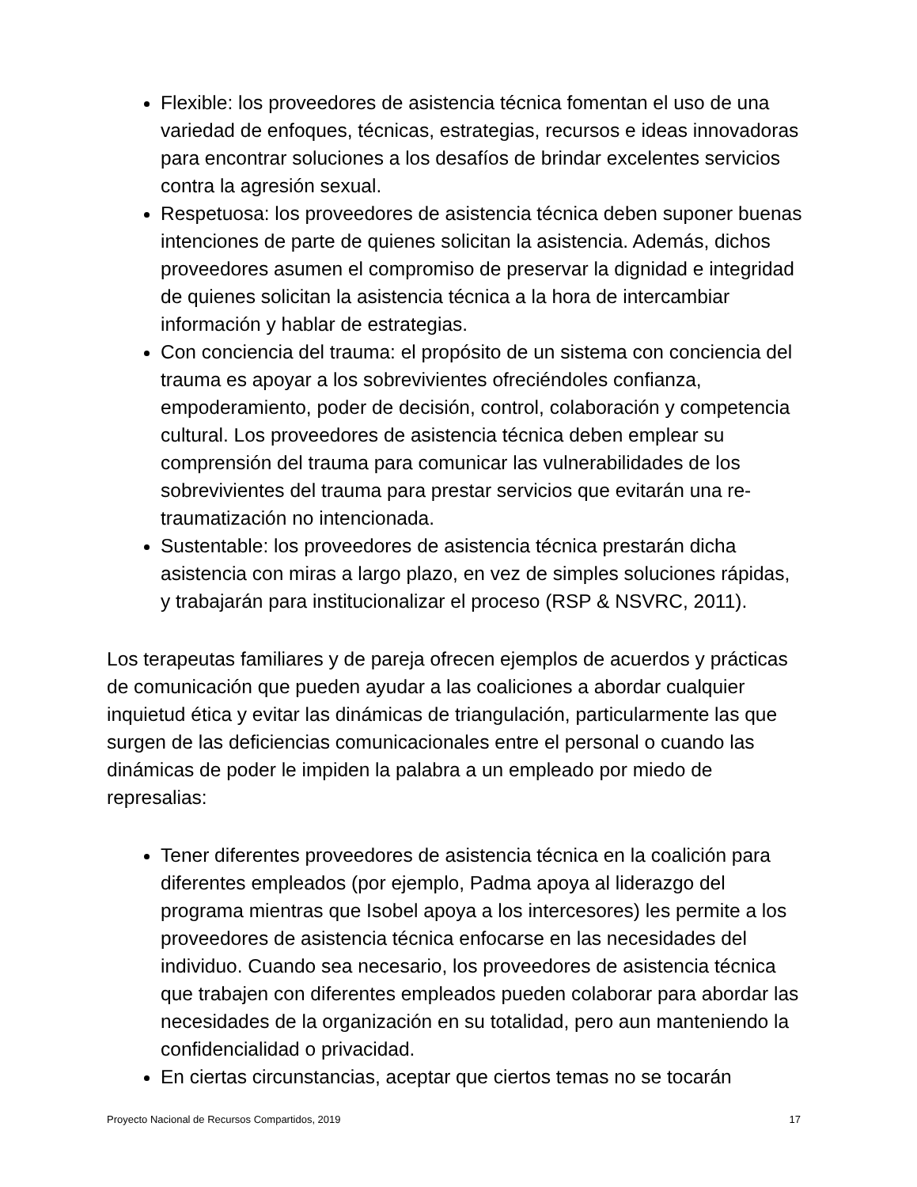Flexible: los proveedores de asistencia técnica fomentan el uso de una variedad de enfoques, técnicas, estrategias, recursos e ideas innovadoras para encontrar soluciones a los desafíos de brindar excelentes servicios contra la agresión sexual.
Respetuosa: los proveedores de asistencia técnica deben suponer buenas intenciones de parte de quienes solicitan la asistencia. Además, dichos proveedores asumen el compromiso de preservar la dignidad e integridad de quienes solicitan la asistencia técnica a la hora de intercambiar información y hablar de estrategias.
Con conciencia del trauma: el propósito de un sistema con conciencia del trauma es apoyar a los sobrevivientes ofreciéndoles confianza, empoderamiento, poder de decisión, control, colaboración y competencia cultural. Los proveedores de asistencia técnica deben emplear su comprensión del trauma para comunicar las vulnerabilidades de los sobrevivientes del trauma para prestar servicios que evitarán una re-traumatización no intencionada.
Sustentable: los proveedores de asistencia técnica prestarán dicha asistencia con miras a largo plazo, en vez de simples soluciones rápidas, y trabajarán para institucionalizar el proceso (RSP & NSVRC, 2011).
Los terapeutas familiares y de pareja ofrecen ejemplos de acuerdos y prácticas de comunicación que pueden ayudar a las coaliciones a abordar cualquier inquietud ética y evitar las dinámicas de triangulación, particularmente las que surgen de las deficiencias comunicacionales entre el personal o cuando las dinámicas de poder le impiden la palabra a un empleado por miedo de represalias:
Tener diferentes proveedores de asistencia técnica en la coalición para diferentes empleados (por ejemplo, Padma apoya al liderazgo del programa mientras que Isobel apoya a los intercesores) les permite a los proveedores de asistencia técnica enfocarse en las necesidades del individuo. Cuando sea necesario, los proveedores de asistencia técnica que trabajen con diferentes empleados pueden colaborar para abordar las necesidades de la organización en su totalidad, pero aun manteniendo la confidencialidad o privacidad.
En ciertas circunstancias, aceptar que ciertos temas no se tocarán
Proyecto Nacional de Recursos Compartidos, 2019 17